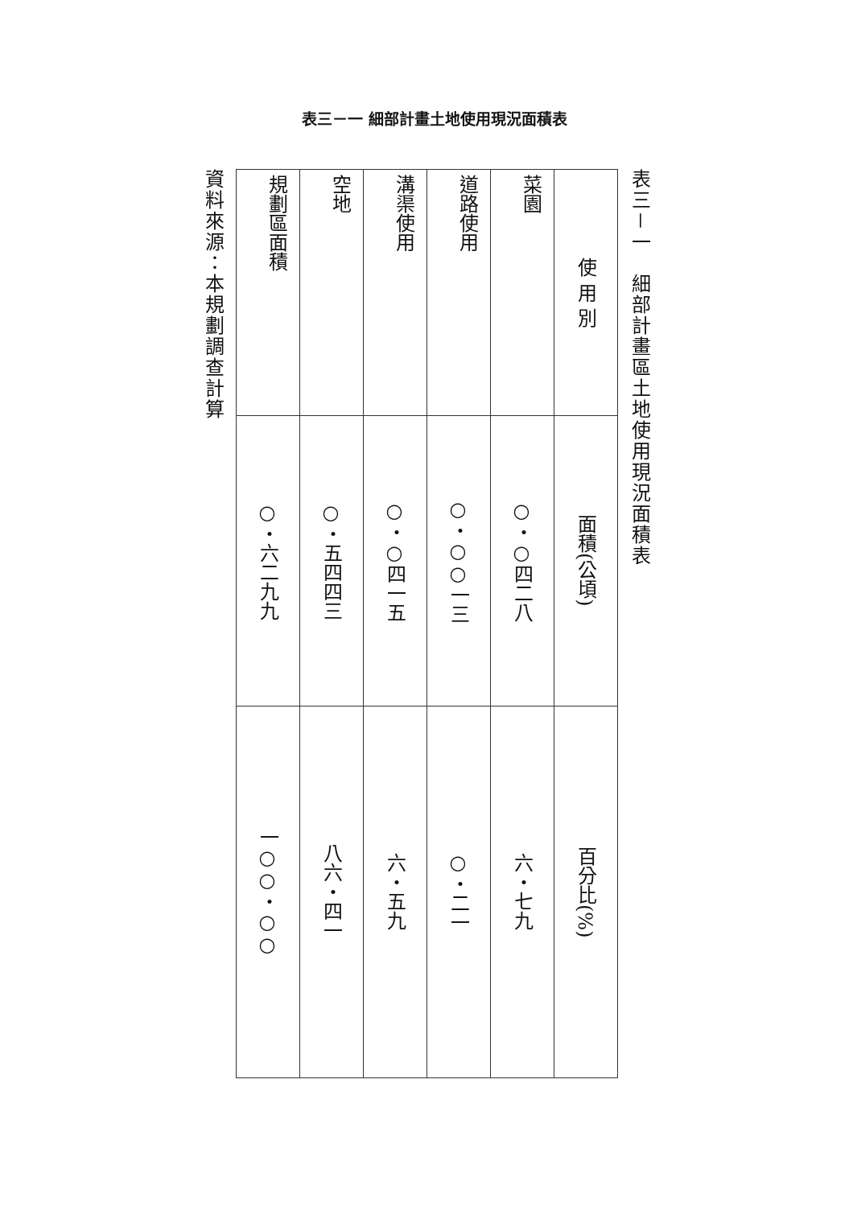表三－一 細部計畫土地使用現況面積表
表三－一　細部計畫區土地使用現況面積表
| 使 用 別 | 面積(公頃) | 百分比(%) |
| --- | --- | --- |
| 菜園 | ○・○四二八 | 六・七九 |
| 道路使用 | ○・○○一三 | ○・二一 |
| 溝渠使用 | ○・○四一五 | 六・五九 |
| 空地 | ○・五四四三 | 八六・四一 |
| 規劃區面積 | ○・六二九九 | 一○○・○○ |
資料來源：本規劃調查計算